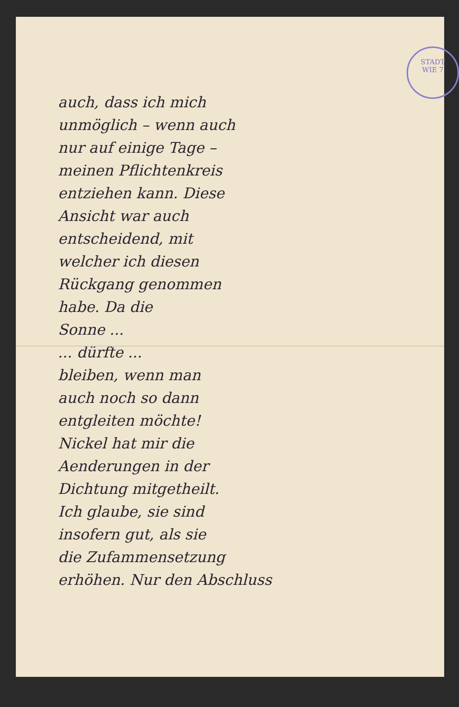STADT
WIE 7
auch, dass ich mich
unmöglich – wenn auch
nur auf einige Tage –
meinen Pflichtenkreis
entziehen kann. Diese
Ansicht war auch
entscheidend, mit
welcher ich diesen
Rückgang genommen
habe. Da die
Sonne ...
... dürfte ...
bleiben, wenn man
auch noch so dann
entgleiten möchte!
Nickel hat mir die
Aenderungen in der
Dichtung mitgetheilt.
Ich glaube, sie sind
insofern gut, als sie
die Zufammensetzung
erhöhen. Nur den Abschluss